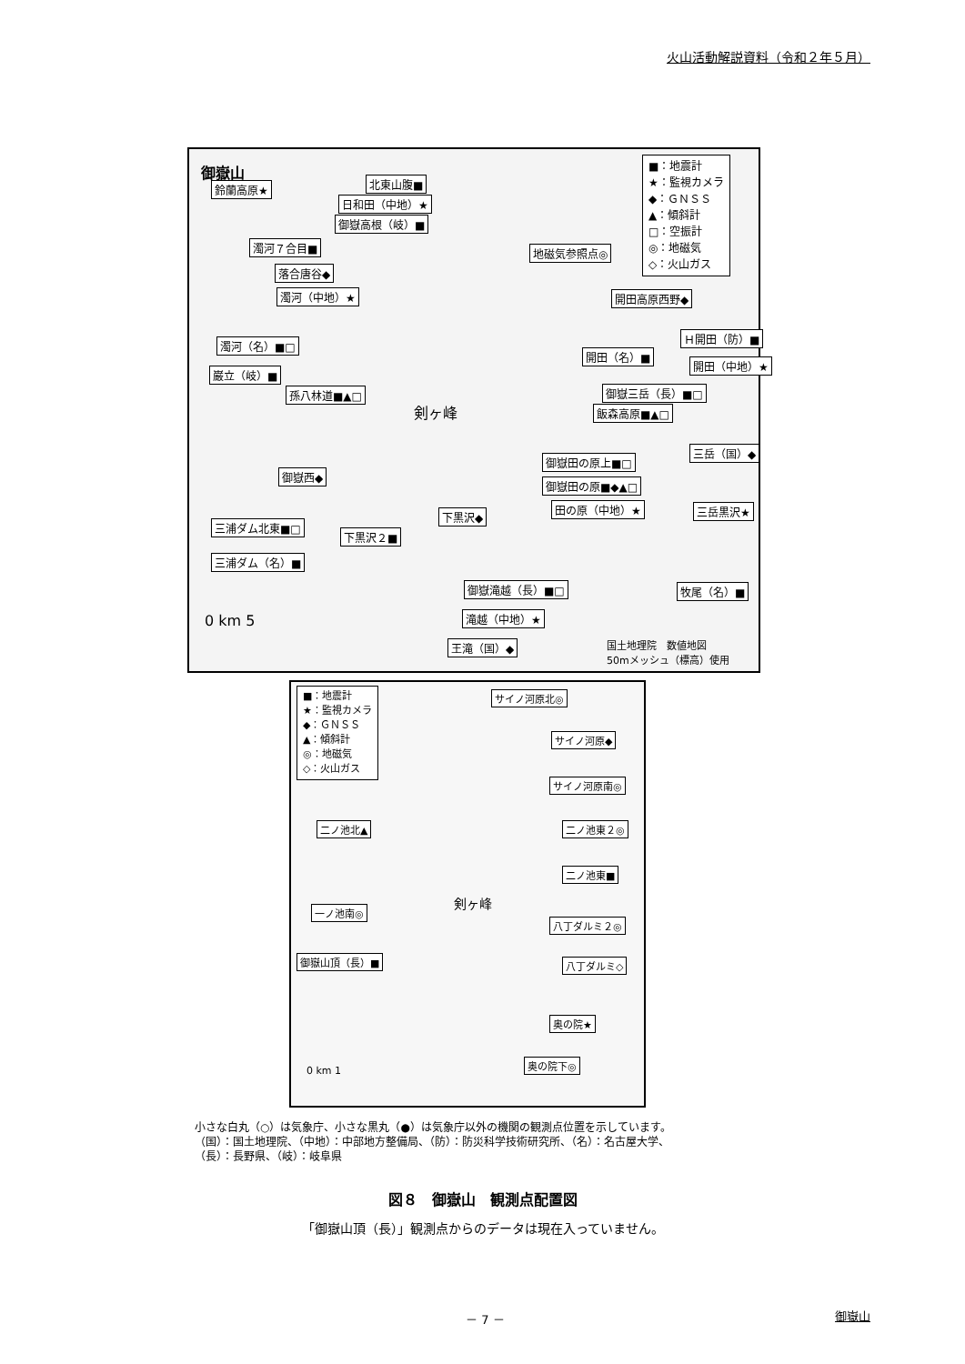火山活動解説資料（令和２年５月）
御嶽山
■：地震計
★：監視カメラ
◆：ＧＮＳＳ
▲：傾斜計
□：空振計
◎：地磁気
◇：火山ガス
鈴蘭高原★ 北東山腹■
日和田（中地）★
御嶽高根（岐）■
濁河７合目■
落合唐谷◆
濁河（中地）★
地磁気参照点◎
開田高原西野◆
濁河（名）■□
Ｈ開田（防）■
開田（名）■
開田（中地）★
巌立（岐）■
孫八林道■▲□ 御嶽三岳（長）■□
飯森高原■▲□
剣ヶ峰
三岳（国）◆
御嶽田の原上■□
御嶽西◆
御嶽田の原■◆▲□
田の原（中地）★ 三岳黒沢★
下黒沢◆
三浦ダム北東■□
下黒沢２■
三浦ダム（名）■
御嶽滝越（長）■□ 牧尾（名）■
滝越（中地）★
王滝（国）◆
0 km 5
国土地理院　数値地図
50mメッシュ（標高）使用
■：地震計
★：監視カメラ
◆：ＧＮＳＳ
▲：傾斜計
◎：地磁気
◇：火山ガス
サイノ河原北◎
サイノ河原◆
サイノ河原南◎
二ノ池北▲ 二ノ池東２◎
二ノ池東■
剣ヶ峰
一ノ池南◎
八丁ダルミ２◎
御嶽山頂（長）■ 八丁ダルミ◇
奥の院★
奥の院下◎
0 km 1
小さな白丸（○）は気象庁、小さな黒丸（●）は気象庁以外の機関の観測点位置を示しています。
（国）：国土地理院、（中地）：中部地方整備局、（防）：防災科学技術研究所、（名）：名古屋大学、
（長）：長野県、（岐）：岐阜県
図８　御嶽山　観測点配置図
「御嶽山頂（長）」観測点からのデータは現在入っていません。
－ 7 － 御嶽山